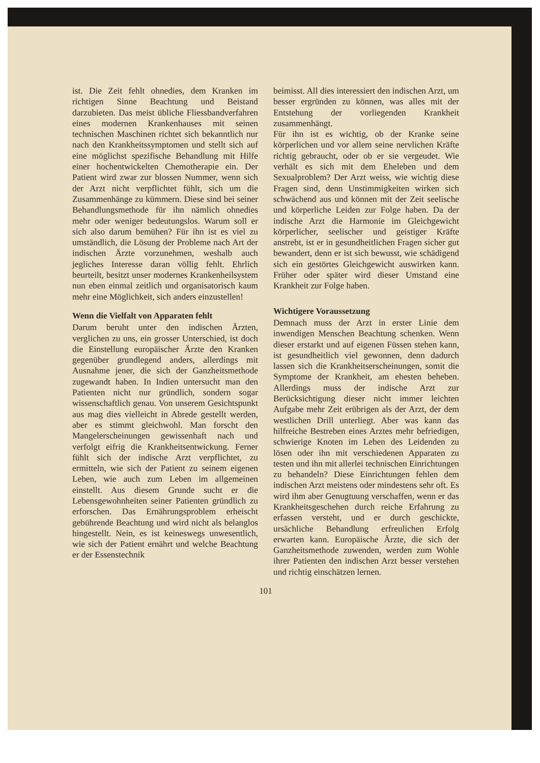ist. Die Zeit fehlt ohnedies, dem Kranken im richtigen Sinne Beachtung und Beistand darzubieten. Das meist übliche Fliessbandverfahren eines modernen Krankenhauses mit seinen technischen Maschinen richtet sich bekanntlich nur nach den Krankheitssymptomen und stellt sich auf eine möglichst spezifische Behandlung mit Hilfe einer hochentwickelten Chemotherapie ein. Der Patient wird zwar zur blossen Nummer, wenn sich der Arzt nicht verpflichtet fühlt, sich um die Zusammenhänge zu kümmern. Diese sind bei seiner Behandlungsmethode für ihn nämlich ohnedies mehr oder weniger bedeutungslos. Warum soll er sich also darum bemühen? Für ihn ist es viel zu umständlich, die Lösung der Probleme nach Art der indischen Ärzte vorzunehmen, weshalb auch jegliches Interesse daran völlig fehlt. Ehrlich beurteilt, besitzt unser modernes Krankenheilsystem nun eben einmal zeitlich und organisatorisch kaum mehr eine Möglichkeit, sich anders einzustellen!
Wenn die Vielfalt von Apparaten fehlt
Darum beruht unter den indischen Ärzten, verglichen zu uns, ein grosser Unterschied, ist doch die Einstellung europäischer Ärzte den Kranken gegenüber grundlegend anders, allerdings mit Ausnahme jener, die sich der Ganzheitsmethode zugewandt haben. In Indien untersucht man den Patienten nicht nur gründlich, sondern sogar wissenschaftlich genau. Von unserem Gesichtspunkt aus mag dies vielleicht in Abrede gestellt werden, aber es stimmt gleichwohl. Man forscht den Mangelerscheinungen gewissenhaft nach und verfolgt eifrig die Krankheitsentwickung. Ferner fühlt sich der indische Arzt verpflichtet, zu ermitteln, wie sich der Patient zu seinem eigenen Leben, wie auch zum Leben im allgemeinen einstellt. Aus diesem Grunde sucht er die Lebensgewohnheiten seiner Patienten gründlich zu erforschen. Das Ernährungsproblem erheischt gebührende Beachtung und wird nicht als belanglos hingestellt. Nein, es ist keineswegs unwesentlich, wie sich der Patient ernährt und welche Beachtung er der Essenstechnik
beimisst. All dies interessiert den indischen Arzt, um besser ergründen zu können, was alles mit der Entstehung der vorliegenden Krankheit zusammenhängt.
Für ihn ist es wichtig, ob der Kranke seine körperlichen und vor allem seine nervlichen Kräfte richtig gebraucht, oder ob er sie vergeudet. Wie verhält es sich mit dem Eheleben und dem Sexualproblem? Der Arzt weiss, wie wichtig diese Fragen sind, denn Unstimmigkeiten wirken sich schwächend aus und können mit der Zeit seelische und körperliche Leiden zur Folge haben. Da der indische Arzt die Harmonie im Gleichgewicht körperlicher, seelischer und geistiger Kräfte anstrebt, ist er in gesundheitlichen Fragen sicher gut bewandert, denn er ist sich bewusst, wie schädigend sich ein gestörtes Gleichgewicht auswirken kann. Früher oder später wird dieser Umstand eine Krankheit zur Folge haben.
Wichtigere Voraussetzung
Demnach muss der Arzt in erster Linie dem inwendigen Menschen Beachtung schenken. Wenn dieser erstarkt und auf eigenen Füssen stehen kann, ist gesundheitlich viel gewonnen, denn dadurch lassen sich die Krankheitserscheinungen, somit die Symptome der Krankheit, am ehesten beheben. Allerdings muss der indische Arzt zur Berücksichtigung dieser nicht immer leichten Aufgabe mehr Zeit erübrigen als der Arzt, der dem westlichen Drill unterliegt. Aber was kann das hilfreiche Bestreben eines Arztes mehr befriedigen, schwierige Knoten im Leben des Leidenden zu lösen oder ihn mit verschiedenen Apparaten zu testen und ihn mit allerlei technischen Einrichtungen zu behandeln? Diese Einrichtungen fehlen dem indischen Arzt meistens oder mindestens sehr oft. Es wird ihm aber Genugtuung verschaffen, wenn er das Krankheitsgeschehen durch reiche Erfahrung zu erfassen versteht, und er durch geschickte, ursächliche Behandlung erfreulichen Erfolg erwarten kann. Europäische Ärzte, die sich der Ganzheitsmethode zuwenden, werden zum Wohle ihrer Patienten den indischen Arzt besser verstehen und richtig einschätzen lernen.
101